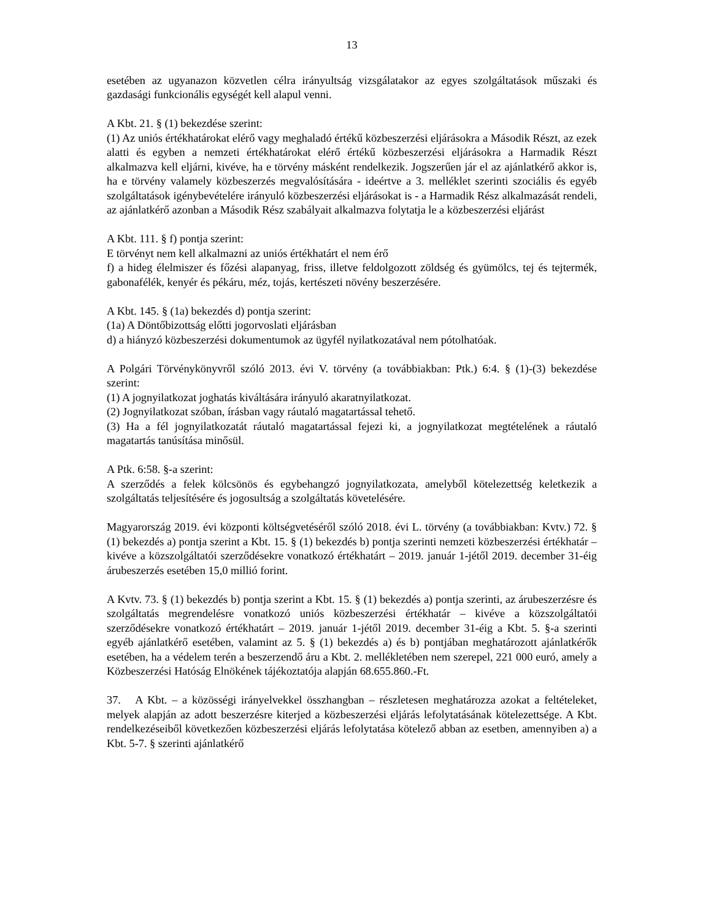13
esetében az ugyanazon közvetlen célra irányultság vizsgálatakor az egyes szolgáltatások műszaki és gazdasági funkcionális egységét kell alapul venni.
A Kbt. 21. § (1) bekezdése szerint:
(1) Az uniós értékhatárokat elérő vagy meghaladó értékű közbeszerzési eljárásokra a Második Részt, az ezek alatti és egyben a nemzeti értékhatárokat elérő értékű közbeszerzési eljárásokra a Harmadik Részt alkalmazva kell eljárni, kivéve, ha e törvény másként rendelkezik. Jogszerűen jár el az ajánlatkérő akkor is, ha e törvény valamely közbeszerzés megvalósítására - ideértve a 3. melléklet szerinti szociális és egyéb szolgáltatások igénybevételére irányuló közbeszerzési eljárásokat is - a Harmadik Rész alkalmazását rendeli, az ajánlatkérő azonban a Második Rész szabályait alkalmazva folytatja le a közbeszerzési eljárást
A Kbt. 111. § f) pontja szerint:
E törvényt nem kell alkalmazni az uniós értékhatárt el nem érő
f) a hideg élelmiszer és főzési alapanyag, friss, illetve feldolgozott zöldség és gyümölcs, tej és tejtermék, gabonafélék, kenyér és pékáru, méz, tojás, kertészeti növény beszerzésére.
A Kbt. 145. § (1a) bekezdés d) pontja szerint:
(1a) A Döntőbizottság előtti jogorvoslati eljárásban
d) a hiányzó közbeszerzési dokumentumok az ügyfél nyilatkozatával nem pótolhatóak.
A Polgári Törvénykönyvről szóló 2013. évi V. törvény (a továbbiakban: Ptk.) 6:4. § (1)-(3) bekezdése szerint:
(1) A jognyilatkozat joghatás kiváltására irányuló akaratnyilatkozat.
(2) Jognyilatkozat szóban, írásban vagy ráutaló magatartással tehető.
(3) Ha a fél jognyilatkozatát ráutaló magatartással fejezi ki, a jognyilatkozat megtételének a ráutaló magatartás tanúsítása minősül.
A Ptk. 6:58. §-a szerint:
A szerződés a felek kölcsönös és egybehangzó jognyilatkozata, amelyből kötelezettség keletkezik a szolgáltatás teljesítésére és jogosultság a szolgáltatás követelésére.
Magyarország 2019. évi központi költségvetéséről szóló 2018. évi L. törvény (a továbbiakban: Kvtv.) 72. § (1) bekezdés a) pontja szerint a Kbt. 15. § (1) bekezdés b) pontja szerinti nemzeti közbeszerzési értékhatár – kivéve a közszolgáltatói szerződésekre vonatkozó értékhatárt – 2019. január 1-jétől 2019. december 31-éig árubeszerzés esetében 15,0 millió forint.
A Kvtv. 73. § (1) bekezdés b) pontja szerint a Kbt. 15. § (1) bekezdés a) pontja szerinti, az árubeszerzésre és szolgáltatás megrendelésre vonatkozó uniós közbeszerzési értékhatár – kivéve a közszolgáltatói szerződésekre vonatkozó értékhatárt – 2019. január 1-jétől 2019. december 31-éig a Kbt. 5. §-a szerinti egyéb ajánlatkérő esetében, valamint az 5. § (1) bekezdés a) és b) pontjában meghatározott ajánlatkérők esetében, ha a védelem terén a beszerzendő áru a Kbt. 2. mellékletében nem szerepel, 221 000 euró, amely a Közbeszerzési Hatóság Elnökének tájékoztatója alapján 68.655.860.-Ft.
37. A Kbt. – a közösségi irányelvekkel összhangban – részletesen meghatározza azokat a feltételeket, melyek alapján az adott beszerzésre kiterjed a közbeszerzési eljárás lefolytatásának kötelezettsége. A Kbt. rendelkezéseiből következően közbeszerzési eljárás lefolytatása kötelező abban az esetben, amennyiben a) a Kbt. 5-7. § szerinti ajánlatkérő